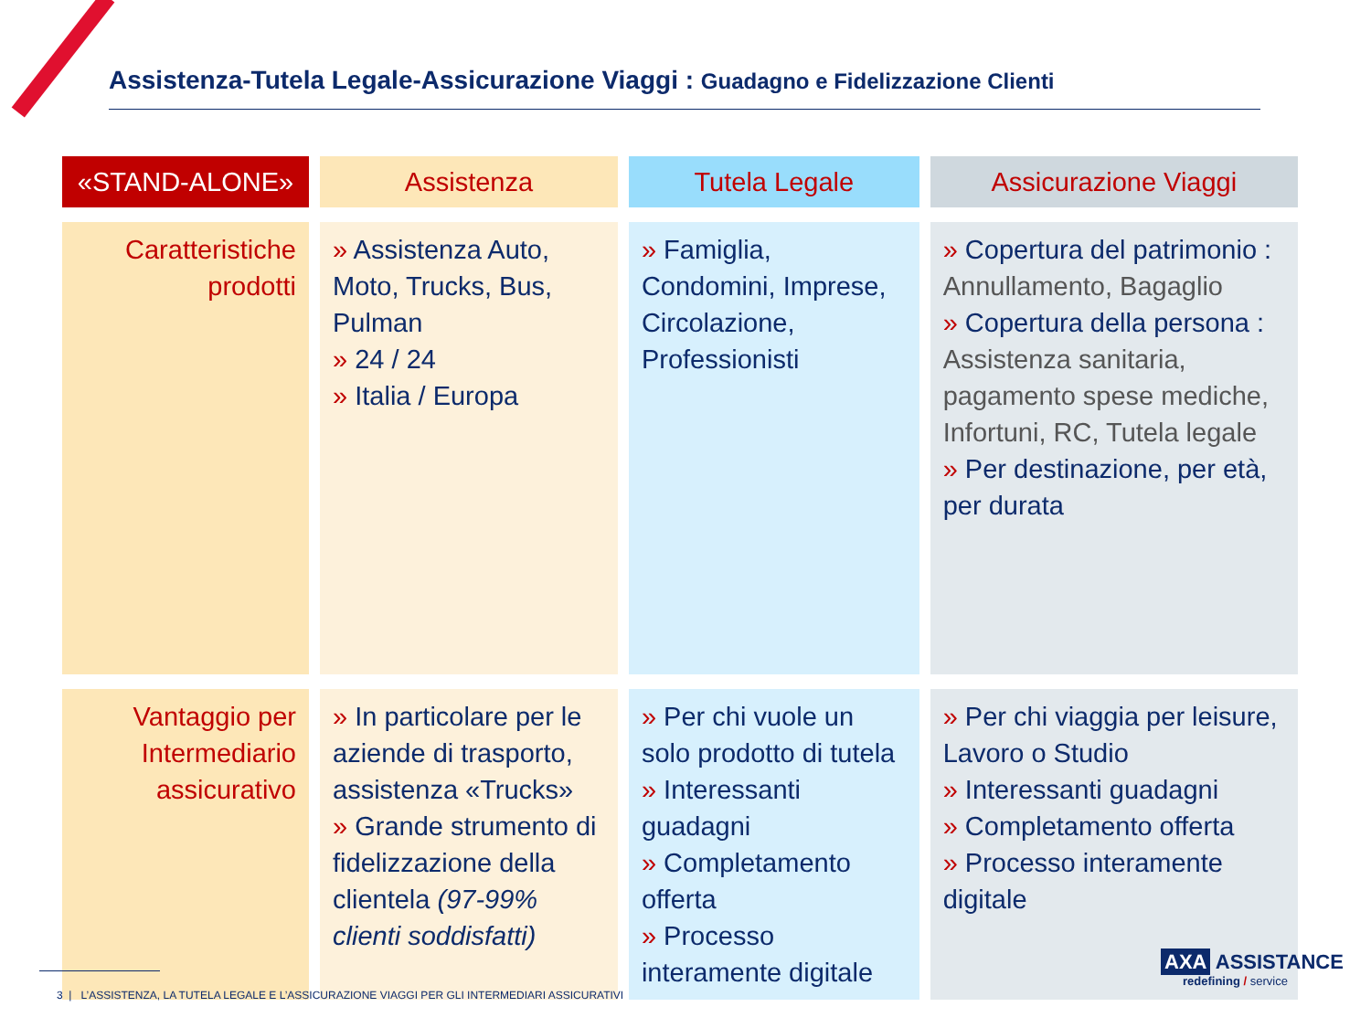Assistenza-Tutela Legale-Assicurazione Viaggi : Guadagno e Fidelizzazione Clienti
| «STAND-ALONE» | Assistenza | Tutela Legale | Assicurazione Viaggi |
| --- | --- | --- | --- |
| Caratteristiche prodotti | » Assistenza Auto, Moto, Trucks, Bus, Pulman » 24 / 24 » Italia / Europa | » Famiglia, Condomini, Imprese, Circolazione, Professionisti | » Copertura del patrimonio : Annullamento, Bagaglio » Copertura della persona : Assistenza sanitaria, pagamento spese mediche, Infortuni, RC, Tutela legale » Per destinazione, per età, per durata |
| Vantaggio per Intermediario assicurativo | » In particolare per le aziende di trasporto, assistenza «Trucks» » Grande strumento di fidelizzazione della clientela (97-99% clienti soddisfatti) | » Per chi vuole un solo prodotto di tutela » Interessanti guadagni » Completamento offerta » Processo interamente digitale | » Per chi viaggia per leisure, Lavoro o Studio » Interessanti guadagni » Completamento offerta » Processo interamente digitale |
3 | L’ASSISTENZA, LA TUTELA LEGALE E L’ASSICURAZIONE VIAGGI PER GLI INTERMEDIARI ASSICURATIVI
AXA ASSISTANCE
redefining / service